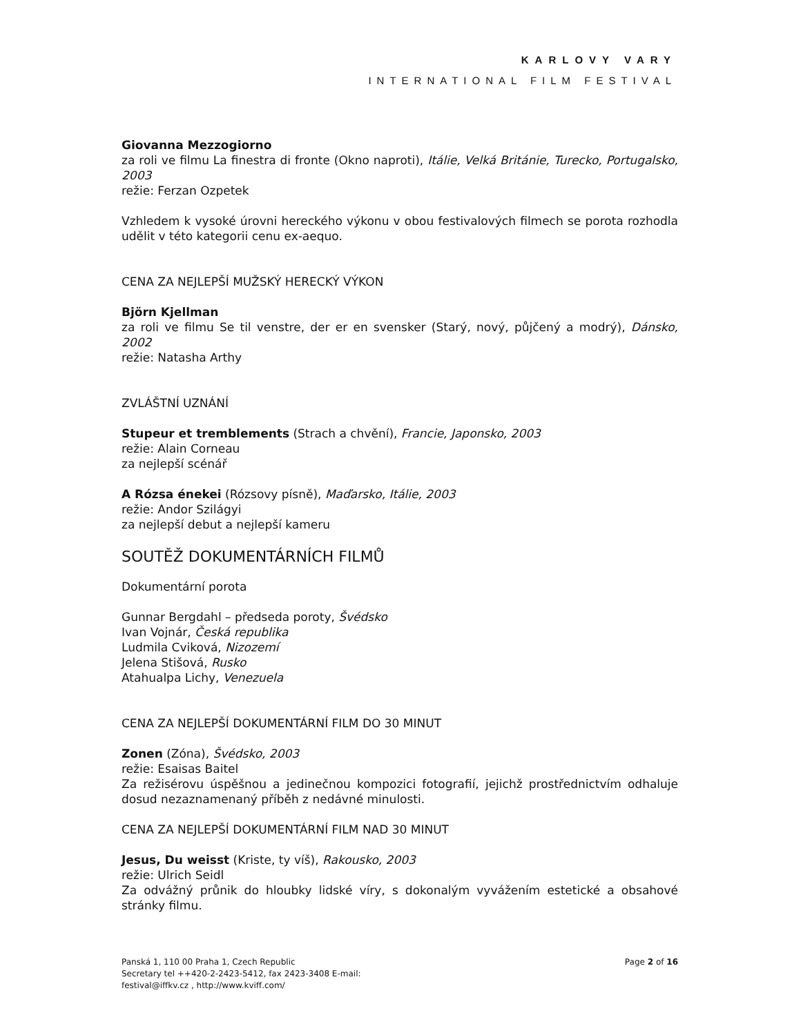KARLOVY VARY
INTERNATIONAL FILM FESTIVAL
Giovanna Mezzogiorno
za roli ve filmu La finestra di fronte (Okno naproti), Itálie, Velká Británie, Turecko, Portugalsko, 2003
režie: Ferzan Ozpetek
Vzhledem k vysoké úrovni hereckého výkonu v obou festivalových filmech se porota rozhodla udělit v této kategorii cenu ex-aequo.
CENA ZA NEJLEPŠÍ MUŽSKÝ HERECKÝ VÝKON
Björn Kjellman
za roli ve filmu Se til venstre, der er en svensker (Starý, nový, půjčený a modrý), Dánsko, 2002
režie: Natasha Arthy
ZVLÁŠTNÍ UZNÁNÍ
Stupeur et tremblements (Strach a chvění), Francie, Japonsko, 2003
režie: Alain Corneau
za nejlepší scénář
A Rózsa énekei (Rózsovy písně), Maďarsko, Itálie, 2003
režie: Andor Szilágyi
za nejlepší debut a nejlepší kameru
SOUTĚŽ DOKUMENTÁRNÍCH FILMŮ
Dokumentární porota
Gunnar Bergdahl – předseda poroty, Švédsko
Ivan Vojnár, Česká republika
Ludmila Cviková, Nizozemí
Jelena Stišová, Rusko
Atahualpa Lichy, Venezuela
CENA ZA NEJLEPŠÍ DOKUMENTÁRNÍ FILM DO 30 MINUT
Zonen (Zóna), Švédsko, 2003
režie: Esaisas Baitel
Za režisérovu úspěšnou a jedinečnou kompozici fotografií, jejichž prostřednictvím odhaluje dosud nezaznamenaný příběh z nedávné minulosti.
CENA ZA NEJLEPŠÍ DOKUMENTÁRNÍ FILM NAD 30 MINUT
Jesus, Du weisst (Kriste, ty víš), Rakousko, 2003
režie: Ulrich Seidl
Za odvážný průnik do hloubky lidské víry, s dokonalým vyvážením estetické a obsahové stránky filmu.
Panská 1, 110 00 Praha 1, Czech Republic
Secretary tel ++420-2-2423-5412, fax 2423-3408 E-mail:
festival@iffkv.cz , http://www.kviff.com/
Page 2 of 16